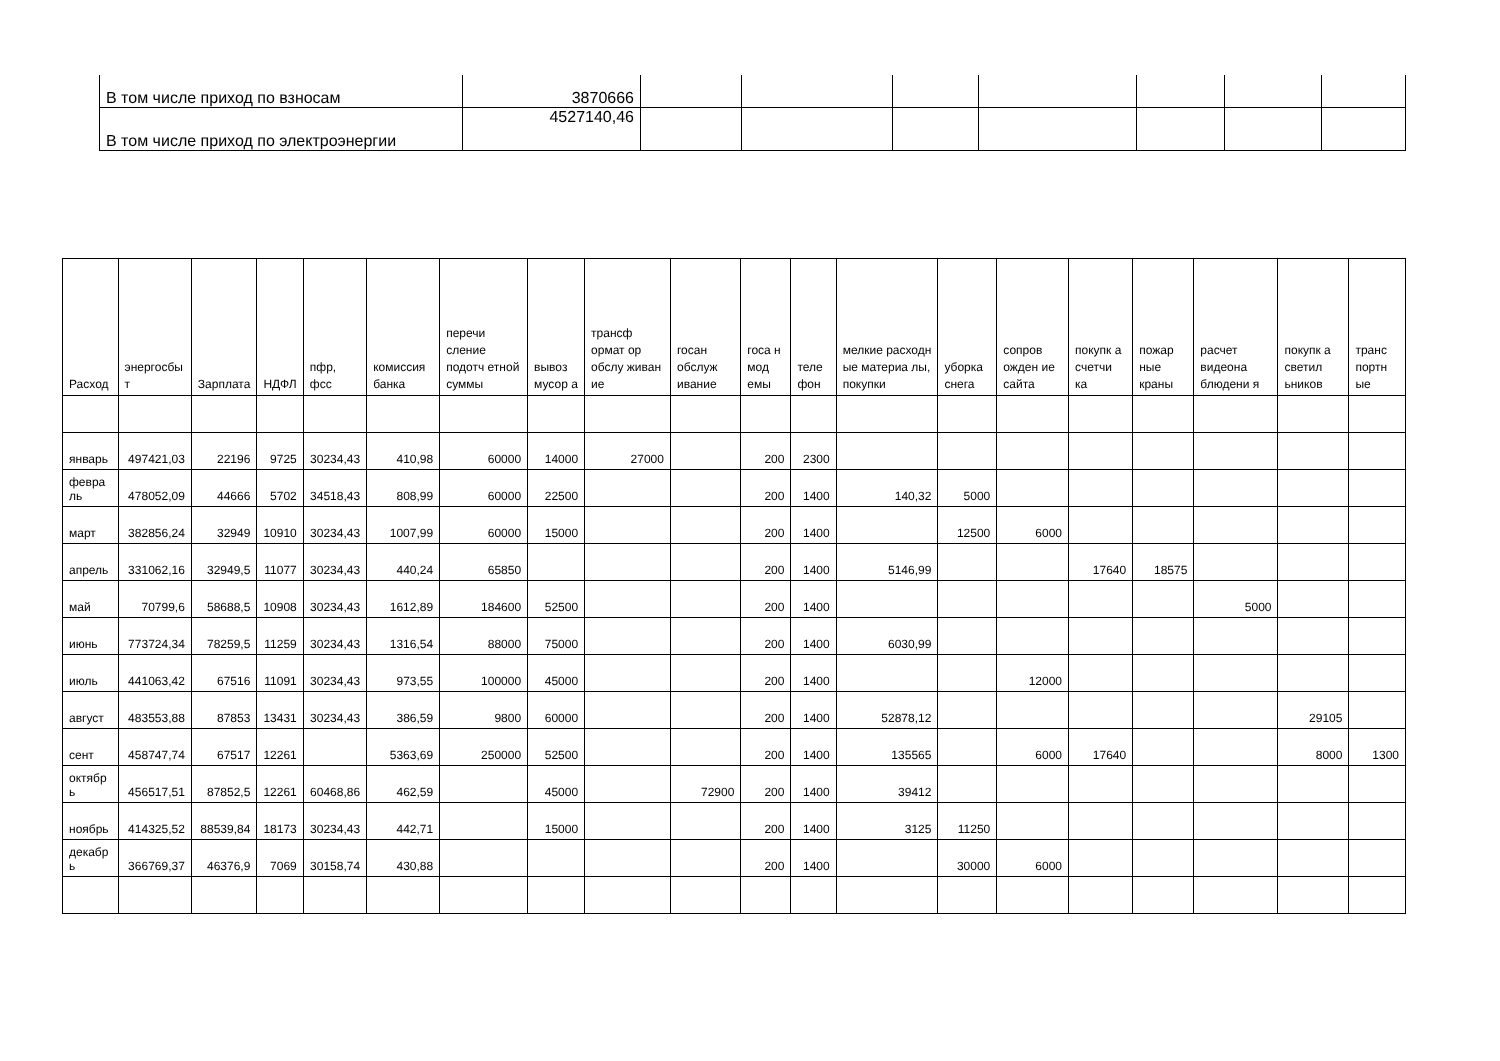| В том числе приход по взносам | 3870666 | | | | | | | |
| В том числе приход по электроэнергии | 4527140,46 | | | | | | | |
| Расход | энергосбы т | Зарплата | НДФЛ | пфр, фсс | комиссия банка | перечи сление подотч етной суммы | вывоз мусор а | трансф ормат ор обслу живан ие | госан обслуж ивание | госа н мод емы | теле фон | мелкие расходн ые материа лы, покупки | уборка снега | сопров ожден ие сайта | покупк а счетчи ка | пожар ные краны | расчет видеона блюдени я | покупк а светил ьников | транс портн ые |
| --- | --- | --- | --- | --- | --- | --- | --- | --- | --- | --- | --- | --- | --- | --- | --- | --- | --- | --- | --- |
| январь | 497421,03 | 22196 | 9725 | 30234,43 | 410,98 | 60000 | 14000 | 27000 | | 200 | 2300 | | | | | | | | |
| февра ль | 478052,09 | 44666 | 5702 | 34518,43 | 808,99 | 60000 | 22500 | | | 200 | 1400 | 140,32 | 5000 | | | | | | |
| март | 382856,24 | 32949 | 10910 | 30234,43 | 1007,99 | 60000 | 15000 | | | 200 | 1400 | | 12500 | 6000 | | | | | |
| апрель | 331062,16 | 32949,5 | 11077 | 30234,43 | 440,24 | 65850 | | | | 200 | 1400 | 5146,99 | | | 17640 | 18575 | | | |
| май | 70799,6 | 58688,5 | 10908 | 30234,43 | 1612,89 | 184600 | 52500 | | | 200 | 1400 | | | | | | 5000 | | |
| июнь | 773724,34 | 78259,5 | 11259 | 30234,43 | 1316,54 | 88000 | 75000 | | | 200 | 1400 | 6030,99 | | | | | | | |
| июль | 441063,42 | 67516 | 11091 | 30234,43 | 973,55 | 100000 | 45000 | | | 200 | 1400 | | | 12000 | | | | | |
| август | 483553,88 | 87853 | 13431 | 30234,43 | 386,59 | 9800 | 60000 | | | 200 | 1400 | 52878,12 | | | | | | 29105 | |
| сент | 458747,74 | 67517 | 12261 | | 5363,69 | 250000 | 52500 | | | 200 | 1400 | 135565 | | 6000 | 17640 | | | 8000 | 1300 |
| октябр ь | 456517,51 | 87852,5 | 12261 | 60468,86 | 462,59 | | 45000 | | 72900 | 200 | 1400 | 39412 | | | | | | | |
| ноябрь | 414325,52 | 88539,84 | 18173 | 30234,43 | 442,71 | | 15000 | | | 200 | 1400 | 3125 | 11250 | | | | | | |
| декабр ь | 366769,37 | 46376,9 | 7069 | 30158,74 | 430,88 | | | | | 200 | 1400 | | 30000 | 6000 | | | | | |